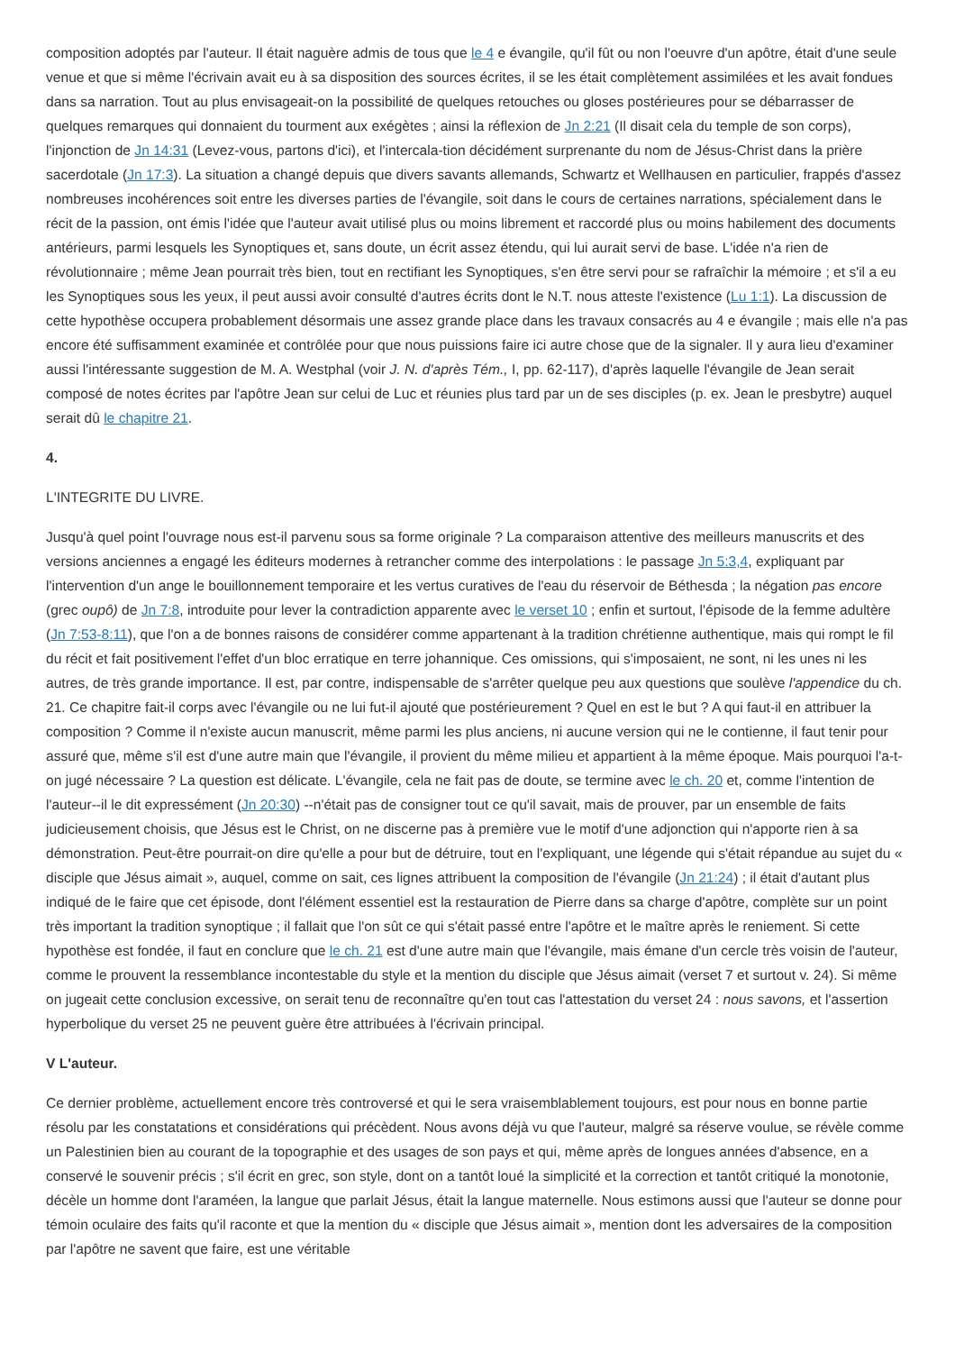composition adoptés par l'auteur. Il était naguère admis de tous que le 4 e évangile, qu'il fût ou non l'oeuvre d'un apôtre, était d'une seule venue et que si même l'écrivain avait eu à sa disposition des sources écrites, il se les était complètement assimilées et les avait fondues dans sa narration. Tout au plus envisageait-on la possibilité de quelques retouches ou gloses postérieures pour se débarrasser de quelques remarques qui donnaient du tourment aux exégètes ; ainsi la réflexion de Jn 2:21 (Il disait cela du temple de son corps), l'injonction de Jn 14:31 (Levez-vous, partons d'ici), et l'intercala-tion décidément surprenante du nom de Jésus-Christ dans la prière sacerdotale (Jn 17:3). La situation a changé depuis que divers savants allemands, Schwartz et Wellhausen en particulier, frappés d'assez nombreuses incohérences soit entre les diverses parties de l'évangile, soit dans le cours de certaines narrations, spécialement dans le récit de la passion, ont émis l'idée que l'auteur avait utilisé plus ou moins librement et raccordé plus ou moins habilement des documents antérieurs, parmi lesquels les Synoptiques et, sans doute, un écrit assez étendu, qui lui aurait servi de base. L'idée n'a rien de révolutionnaire ; même Jean pourrait très bien, tout en rectifiant les Synoptiques, s'en être servi pour se rafraîchir la mémoire ; et s'il a eu les Synoptiques sous les yeux, il peut aussi avoir consulté d'autres écrits dont le N.T. nous atteste l'existence (Lu 1:1). La discussion de cette hypothèse occupera probablement désormais une assez grande place dans les travaux consacrés au 4 e évangile ; mais elle n'a pas encore été suffisamment examinée et contrôlée pour que nous puissions faire ici autre chose que de la signaler. Il y aura lieu d'examiner aussi l'intéressante suggestion de M. A. Westphal (voir J. N. d'après Tém., I, pp. 62-117), d'après laquelle l'évangile de Jean serait composé de notes écrites par l'apôtre Jean sur celui de Luc et réunies plus tard par un de ses disciples (p. ex. Jean le presbytre) auquel serait dû le chapitre 21.
4.
L'INTEGRITE DU LIVRE.
Jusqu'à quel point l'ouvrage nous est-il parvenu sous sa forme originale ? La comparaison attentive des meilleurs manuscrits et des versions anciennes a engagé les éditeurs modernes à retrancher comme des interpolations : le passage Jn 5:3,4, expliquant par l'intervention d'un ange le bouillonnement temporaire et les vertus curatives de l'eau du réservoir de Béthesda ; la négation pas encore (grec oupô) de Jn 7:8, introduite pour lever la contradiction apparente avec le verset 10 ; enfin et surtout, l'épisode de la femme adultère (Jn 7:53-8:11), que l'on a de bonnes raisons de considérer comme appartenant à la tradition chrétienne authentique, mais qui rompt le fil du récit et fait positivement l'effet d'un bloc erratique en terre johannique. Ces omissions, qui s'imposaient, ne sont, ni les unes ni les autres, de très grande importance. Il est, par contre, indispensable de s'arrêter quelque peu aux questions que soulève l'appendice du ch. 21. Ce chapitre fait-il corps avec l'évangile ou ne lui fut-il ajouté que postérieurement ? Quel en est le but ? A qui faut-il en attribuer la composition ? Comme il n'existe aucun manuscrit, même parmi les plus anciens, ni aucune version qui ne le contienne, il faut tenir pour assuré que, même s'il est d'une autre main que l'évangile, il provient du même milieu et appartient à la même époque. Mais pourquoi l'a-t-on jugé nécessaire ? La question est délicate. L'évangile, cela ne fait pas de doute, se termine avec le ch. 20 et, comme l'intention de l'auteur--il le dit expressément (Jn 20:30) --n'était pas de consigner tout ce qu'il savait, mais de prouver, par un ensemble de faits judicieusement choisis, que Jésus est le Christ, on ne discerne pas à première vue le motif d'une adjonction qui n'apporte rien à sa démonstration. Peut-être pourrait-on dire qu'elle a pour but de détruire, tout en l'expliquant, une légende qui s'était répandue au sujet du « disciple que Jésus aimait », auquel, comme on sait, ces lignes attribuent la composition de l'évangile (Jn 21:24) ; il était d'autant plus indiqué de le faire que cet épisode, dont l'élément essentiel est la restauration de Pierre dans sa charge d'apôtre, complète sur un point très important la tradition synoptique ; il fallait que l'on sût ce qui s'était passé entre l'apôtre et le maître après le reniement. Si cette hypothèse est fondée, il faut en conclure que le ch. 21 est d'une autre main que l'évangile, mais émane d'un cercle très voisin de l'auteur, comme le prouvent la ressemblance incontestable du style et la mention du disciple que Jésus aimait (verset 7 et surtout v. 24). Si même on jugeait cette conclusion excessive, on serait tenu de reconnaître qu'en tout cas l'attestation du verset 24 : nous savons, et l'assertion hyperbolique du verset 25 ne peuvent guère être attribuées à l'écrivain principal.
V L'auteur.
Ce dernier problème, actuellement encore très controversé et qui le sera vraisemblablement toujours, est pour nous en bonne partie résolu par les constatations et considérations qui précèdent. Nous avons déjà vu que l'auteur, malgré sa réserve voulue, se révèle comme un Palestinien bien au courant de la topographie et des usages de son pays et qui, même après de longues années d'absence, en a conservé le souvenir précis ; s'il écrit en grec, son style, dont on a tantôt loué la simplicité et la correction et tantôt critiqué la monotonie, décèle un homme dont l'araméen, la langue que parlait Jésus, était la langue maternelle. Nous estimons aussi que l'auteur se donne pour témoin oculaire des faits qu'il raconte et que la mention du « disciple que Jésus aimait », mention dont les adversaires de la composition par l'apôtre ne savent que faire, est une véritable